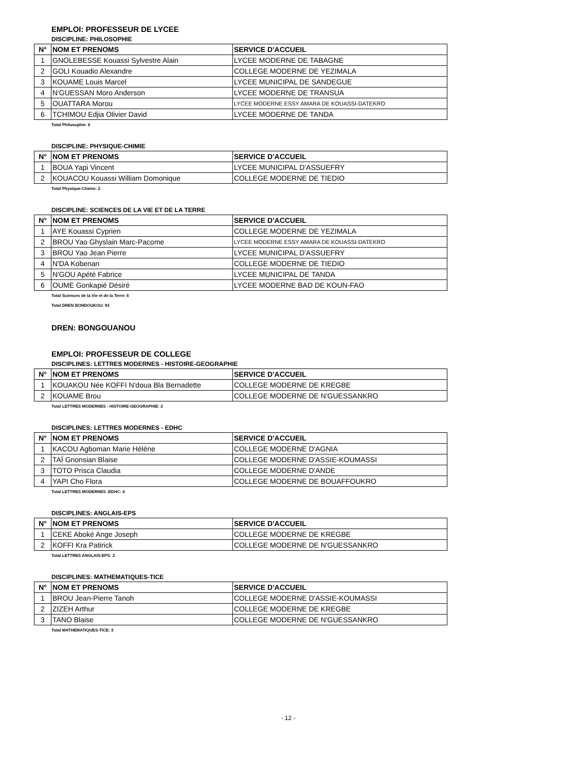EMPLOI: PROFESSEUR DE LYCEE
DISCIPLINE: PHILOSOPHIE
| N° | NOM ET PRENOMS | SERVICE D'ACCUEIL |
| --- | --- | --- |
| 1 | GNOLEBESSE Kouassi Sylvestre Alain | LYCEE MODERNE DE TABAGNE |
| 2 | GOLI Kouadio Alexandre | COLLEGE MODERNE DE YEZIMALA |
| 3 | KOUAME Louis Marcel | LYCEE MUNICIPAL DE SANDEGUE |
| 4 | N'GUESSAN Moro Anderson | LYCEE MODERNE DE TRANSUA |
| 5 | OUATTARA Morou | LYCEE MODERNE ESSY AMARA DE KOUASSI-DATEKRO |
| 6 | TCHIMOU Edjia Olivier David | LYCEE MODERNE DE TANDA |
Total Philosophie: 6
DISCIPLINE: PHYSIQUE-CHIMIE
| N° | NOM ET PRENOMS | SERVICE D'ACCUEIL |
| --- | --- | --- |
| 1 | BOUA Yapi Vincent | LYCEE MUNICIPAL D'ASSUEFRY |
| 2 | KOUACOU Kouassi William Domonique | COLLEGE MODERNE DE TIEDIO |
Total Physique-Chimie: 2
DISCIPLINE: SCIENCES DE LA VIE ET DE LA TERRE
| N° | NOM ET PRENOMS | SERVICE D'ACCUEIL |
| --- | --- | --- |
| 1 | AYE Kouassi Cyprien | COLLEGE MODERNE DE YEZIMALA |
| 2 | BROU Yao Ghyslain Marc-Pacome | LYCEE MODERNE ESSY AMARA DE KOUASSI-DATEKRO |
| 3 | BROU Yao Jean Pierre | LYCEE MUNICIPAL D'ASSUEFRY |
| 4 | N'DA Kobenan | COLLEGE MODERNE DE TIEDIO |
| 5 | N'GOU Apété Fabrice | LYCEE MUNICIPAL DE TANDA |
| 6 | OUME Gonkapié Désiré | LYCEE MODERNE BAD DE KOUN-FAO |
Total Sciences de la Vie et de la Terre: 6
Total DREN BONDOUKOU: 93
DREN: BONGOUANOU
EMPLOI: PROFESSEUR DE COLLEGE
DISCIPLINES: LETTRES MODERNES - HISTOIRE-GEOGRAPHIE
| N° | NOM ET PRENOMS | SERVICE D'ACCUEIL |
| --- | --- | --- |
| 1 | KOUAKOU Née KOFFI N'doua Bla Bernadette | COLLEGE MODERNE DE KREGBE |
| 2 | KOUAME Brou | COLLEGE MODERNE DE N'GUESSANKRO |
Total LETTRES MODERNES - HISTOIRE-GEOGRAPHIE: 2
DISCIPLINES: LETTRES MODERNES - EDHC
| N° | NOM ET PRENOMS | SERVICE D'ACCUEIL |
| --- | --- | --- |
| 1 | KACOU Agboman Marie Hélène | COLLEGE MODERNE D'AGNIA |
| 2 | TAÏ Gnonsian Blaise | COLLEGE MODERNE D'ASSIE-KOUMASSI |
| 3 | TOTO Prisca Claudia | COLLEGE MODERNE D'ANDE |
| 4 | YAPI Cho Flora | COLLEGE MODERNE DE BOUAFFOUKRO |
Total LETTRES MODERNES -EDHC: 4
DISCIPLINES: ANGLAIS-EPS
| N° | NOM ET PRENOMS | SERVICE D'ACCUEIL |
| --- | --- | --- |
| 1 | CEKE Aboké Ange Joseph | COLLEGE MODERNE DE KREGBE |
| 2 | KOFFI Kra Patirick | COLLEGE MODERNE DE N'GUESSANKRO |
Total LETTRES ANGLAIS-EPS: 2
DISCIPLINES: MATHEMATIQUES-TICE
| N° | NOM ET PRENOMS | SERVICE D'ACCUEIL |
| --- | --- | --- |
| 1 | BROU Jean-Pierre Tanoh | COLLEGE MODERNE D'ASSIE-KOUMASSI |
| 2 | ZIZEH Arthur | COLLEGE MODERNE DE KREGBE |
| 3 | TANO Blaise | COLLEGE MODERNE DE N'GUESSANKRO |
Total MATHEMATIQUES-TICE: 3
- 12 -